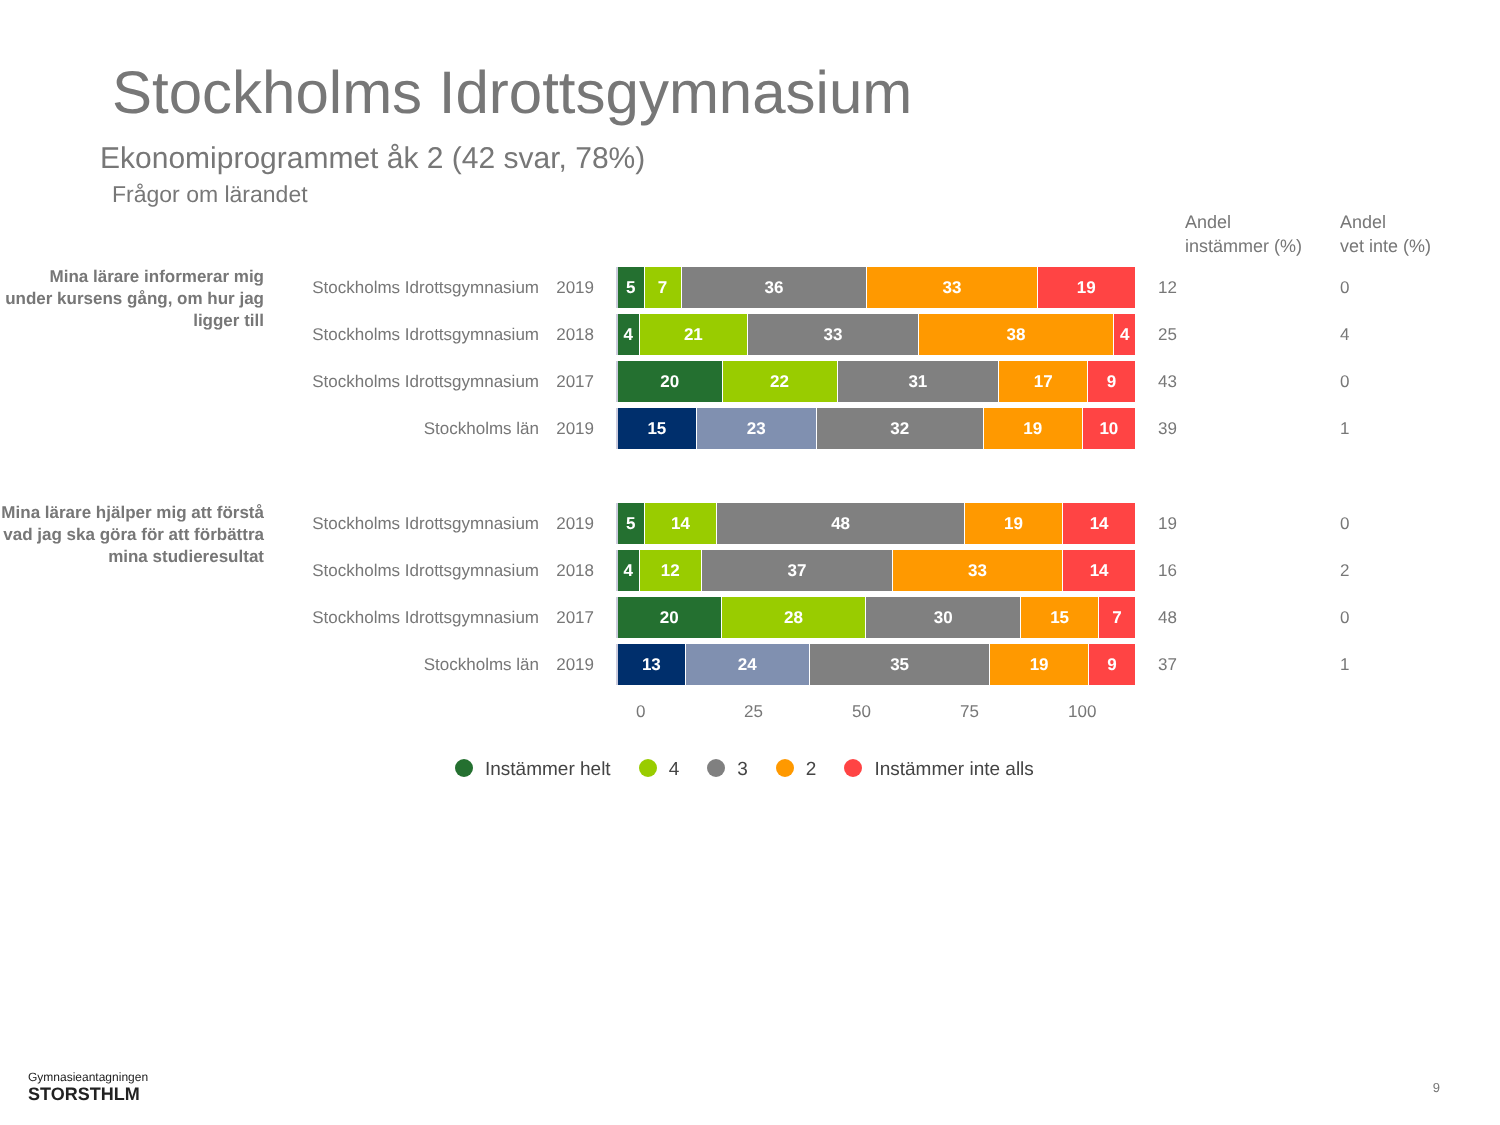Stockholms Idrottsgymnasium
Ekonomiprogrammet åk 2 (42 svar, 78%)
Frågor om lärandet
Andel
instämmer (%)
Andel
vet inte (%)
Mina lärare informerar mig under kursens gång, om hur jag ligger till
Stockholms Idrottsgymnasium
2019
5 7 36 33 19
12 0
Stockholms Idrottsgymnasium
2018
4 21 33 38 4
25 4
Stockholms Idrottsgymnasium
2017
20 22 31 17 9
43 0
Stockholms län 2019
15 23 32 19 10
39 1
Mina lärare hjälper mig att förstå vad jag ska göra för att förbättra mina studieresultat
Stockholms Idrottsgymnasium
2019
5 14 48 19 14
19 0
Stockholms Idrottsgymnasium
2018
4 12 37 33 14
16 2
Stockholms Idrottsgymnasium
2017
20 28 30 15 7
48 0
Stockholms län 2019
13 24 35 19 9
37 1
0 25 50 75 100
Instämmer helt 4 3 2 Instämmer inte alls
Gymnasieantagningen
STORSTHLM
9